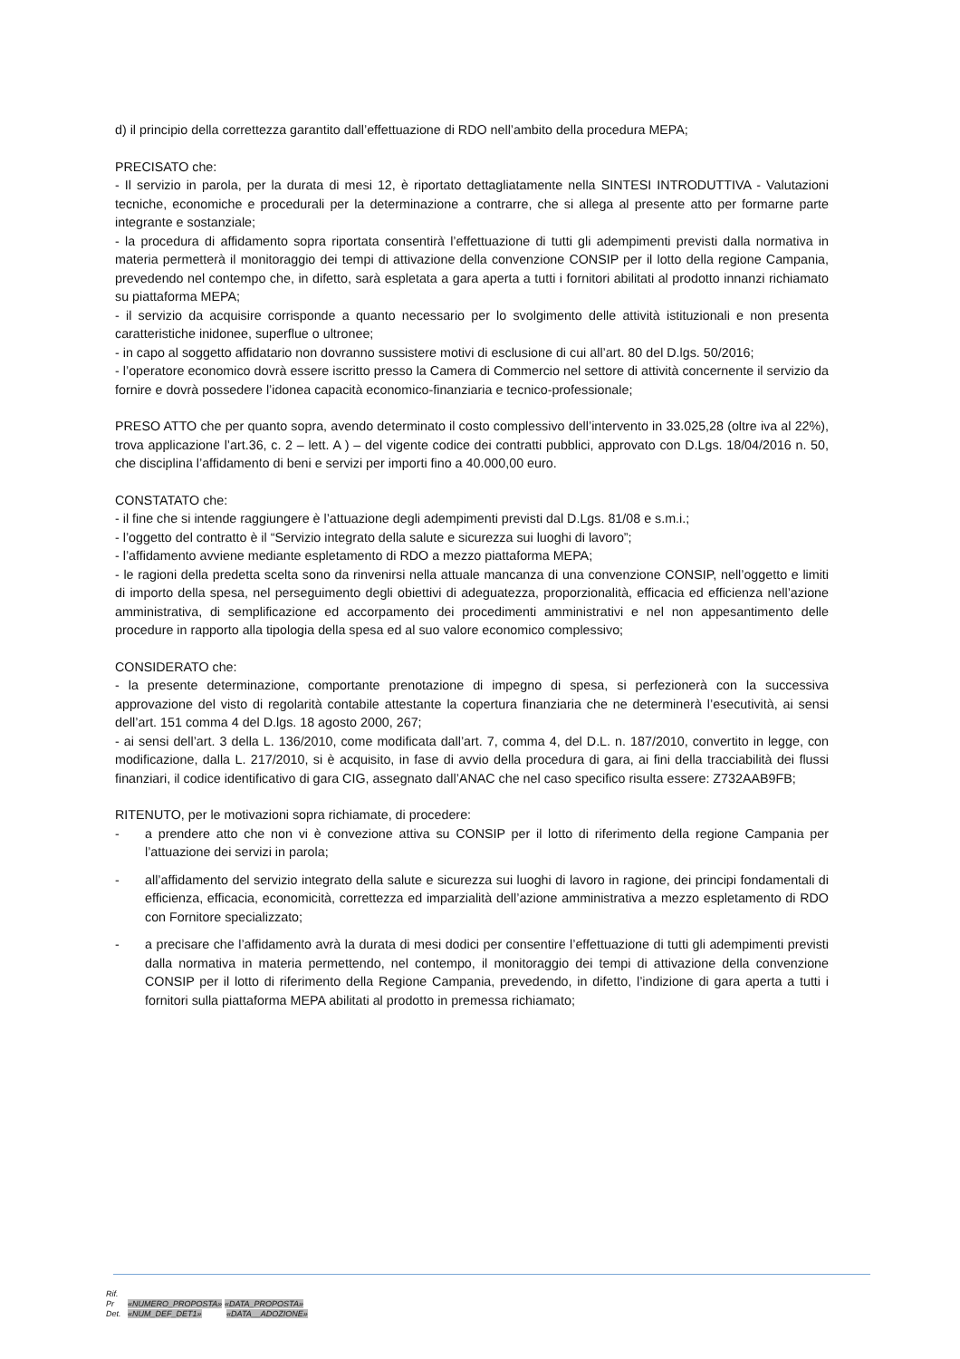d) il principio della correttezza garantito dall’effettuazione di RDO nell’ambito della procedura MEPA;
PRECISATO che:
- Il servizio in parola, per la durata di mesi 12, è riportato dettagliatamente nella SINTESI INTRODUTTIVA - Valutazioni tecniche, economiche e procedurali per la determinazione a contrarre, che si allega al presente atto per formarne parte integrante e sostanziale;
- la procedura di affidamento sopra riportata consentirà l’effettuazione di tutti gli adempimenti previsti dalla normativa in materia permetterà il monitoraggio dei tempi di attivazione della convenzione CONSIP per il lotto della regione Campania, prevedendo nel contempo che, in difetto, sarà espletata a gara aperta a tutti i fornitori abilitati al prodotto innanzi richiamato su piattaforma MEPA;
- il servizio da acquisire corrisponde a quanto necessario per lo svolgimento delle attività istituzionali e non presenta caratteristiche inidonee, superflue o ultronee;
- in capo al soggetto affidatario non dovranno sussistere motivi di esclusione di cui all’art. 80 del D.lgs. 50/2016;
- l’operatore economico dovrà essere iscritto presso la Camera di Commercio nel settore di attività concernente il servizio da fornire e dovrà possedere l’idonea capacità economico-finanziaria e tecnico-professionale;
PRESO ATTO che per quanto sopra, avendo determinato il costo complessivo dell’intervento in 33.025,28 (oltre iva al 22%), trova applicazione l’art.36, c. 2 – lett. A ) – del vigente codice dei contratti pubblici, approvato con D.Lgs. 18/04/2016 n. 50, che disciplina l’affidamento di beni e servizi per importi fino a 40.000,00 euro.
CONSTATATO che:
- il fine che si intende raggiungere è l’attuazione degli adempimenti previsti dal D.Lgs. 81/08 e s.m.i.;
- l’oggetto del contratto è il “Servizio integrato della salute e sicurezza sui luoghi di lavoro”;
- l’affidamento avviene mediante espletamento di RDO a mezzo piattaforma MEPA;
- le ragioni della predetta scelta sono da rinvenirsi nella attuale mancanza di una convenzione CONSIP, nell’oggetto e limiti di importo della spesa, nel perseguimento degli obiettivi di adeguatezza, proporzionalità, efficacia ed efficienza nell’azione amministrativa, di semplificazione ed accorpamento dei procedimenti amministrativi e nel non appesantimento delle procedure in rapporto alla tipologia della spesa ed al suo valore economico complessivo;
CONSIDERATO che:
- la presente determinazione, comportante prenotazione di impegno di spesa, si perfezionerà con la successiva approvazione del visto di regolarità contabile attestante la copertura finanziaria che ne determinerà l’esecutività, ai sensi dell’art. 151 comma 4 del D.lgs. 18 agosto 2000, 267;
- ai sensi dell’art. 3 della L. 136/2010, come modificata dall’art. 7, comma 4, del D.L. n. 187/2010, convertito in legge, con modificazione, dalla L. 217/2010, si è acquisito, in fase di avvio della procedura di gara, ai fini della tracciabilità dei flussi finanziari, il codice identificativo di gara CIG, assegnato dall’ANAC che nel caso specifico risulta essere: Z732AAB9FB;
RITENUTO, per le motivazioni sopra richiamate, di procedere:
- a prendere atto che non vi è convezione attiva su CONSIP per il lotto di riferimento della regione Campania per l’attuazione dei servizi in parola;
- all’affidamento del servizio integrato della salute e sicurezza sui luoghi di lavoro in ragione, dei principi fondamentali di efficienza, efficacia, economicità, correttezza ed imparzialità dell’azione amministrativa a mezzo espletamento di RDO con Fornitore specializzato;
- a precisare che l’affidamento avrà la durata di mesi dodici per consentire l’effettuazione di tutti gli adempimenti previsti dalla normativa in materia permettendo, nel contempo, il monitoraggio dei tempi di attivazione della convenzione CONSIP per il lotto di riferimento della Regione Campania, prevedendo, in difetto, l’indizione di gara aperta a tutti i fornitori sulla piattaforma MEPA abilitati al prodotto in premessa richiamato;
Rif.
Pr «NUMERO_PROPOSTA» «DATA_PROPOSTA»
Det. «NUM_DEF_DET1» «DATA__ADOZIONE»